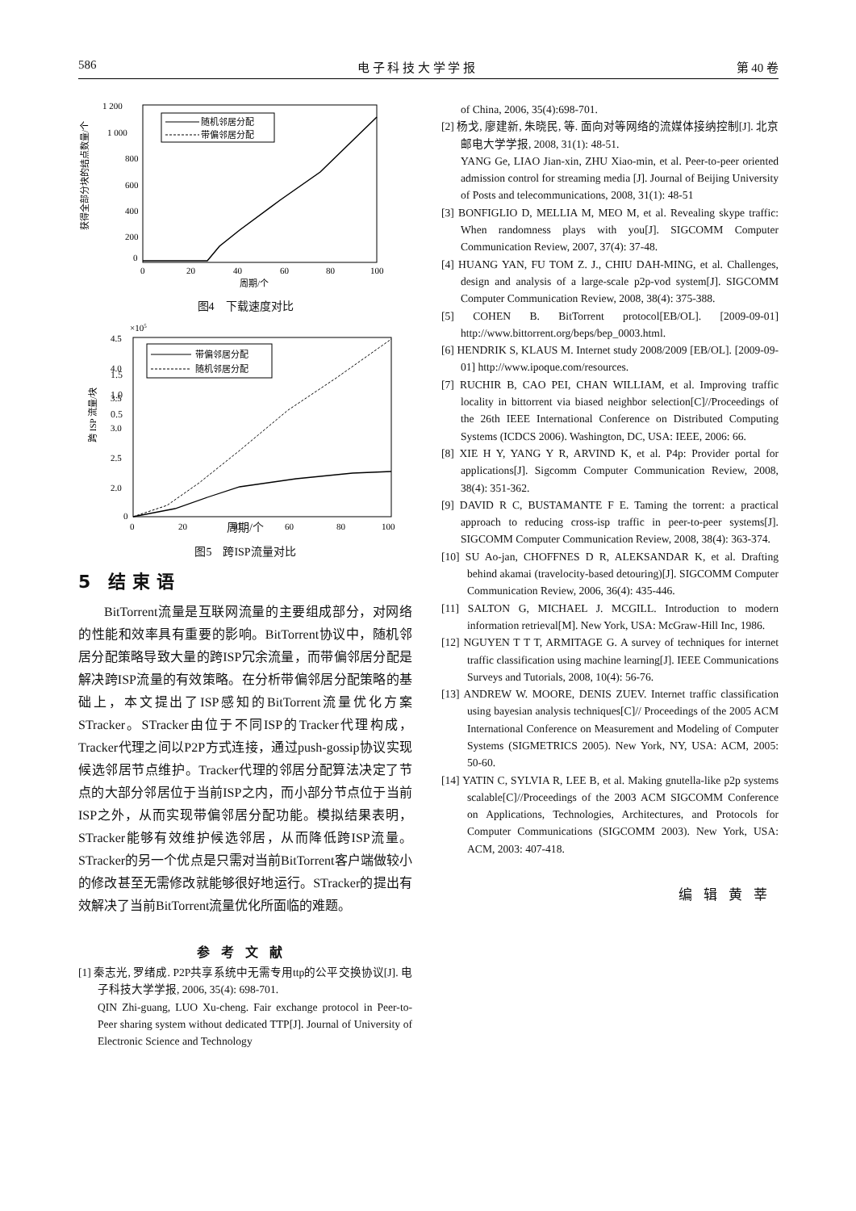586 电 子 科 技 大 学 学 报 第 40 卷
1 200
1 000
800
600
400
200
0
0
20
40
60
80
100
周期/个
获得全部分块的结点数量/个
随机邻居分配
带偏邻居分配
图4　下载速度对比
×105
4.5
4.0
3.5
3.0
2.5
2.0
.
0
0
20
40
60
80
100
跨 ISP 流量/块
带偏邻居分配
随机邻居分配
1.5
1.0
0.5
　
周期/个
图5　跨ISP流量对比
5　结 束 语
BitTorrent流量是互联网流量的主要组成部分，对网络的性能和效率具有重要的影响。BitTorrent协议中，随机邻居分配策略导致大量的跨ISP冗余流量，而带偏邻居分配是解决跨ISP流量的有效策略。在分析带偏邻居分配策略的基础上，本文提出了ISP感知的BitTorrent流量优化方案STracker。STracker由位于不同ISP的Tracker代理构成，Tracker代理之间以P2P方式连接，通过push-gossip协议实现候选邻居节点维护。Tracker代理的邻居分配算法决定了节点的大部分邻居位于当前ISP之内，而小部分节点位于当前ISP之外，从而实现带偏邻居分配功能。模拟结果表明，STracker能够有效维护候选邻居，从而降低跨ISP流量。STracker的另一个优点是只需对当前BitTorrent客户端做较小的修改甚至无需修改就能够很好地运行。STracker的提出有效解决了当前BitTorrent流量优化所面临的难题。
参考文献
[1] 秦志光, 罗绪成. P2P共享系统中无需专用ttp的公平交换协议[J]. 电子科技大学学报, 2006, 35(4): 698-701.
QIN Zhi-guang, LUO Xu-cheng. Fair exchange protocol in Peer-to-Peer sharing system without dedicated TTP[J]. Journal of University of Electronic Science and Technology
of China, 2006, 35(4):698-701.
[2] 杨戈, 廖建新, 朱晓民, 等. 面向对等网络的流媒体接纳控制[J]. 北京邮电大学学报, 2008, 31(1): 48-51.
YANG Ge, LIAO Jian-xin, ZHU Xiao-min, et al. Peer-to-peer oriented admission control for streaming media [J]. Journal of Beijing University of Posts and telecommunications, 2008, 31(1): 48-51
[3] BONFIGLIO D, MELLIA M, MEO M, et al. Revealing skype traffic: When randomness plays with you[J]. SIGCOMM Computer Communication Review, 2007, 37(4): 37-48.
[4] HUANG YAN, FU TOM Z. J., CHIU DAH-MING, et al. Challenges, design and analysis of a large-scale p2p-vod system[J]. SIGCOMM Computer Communication Review, 2008, 38(4): 375-388.
[5] COHEN B. BitTorrent protocol[EB/OL]. [2009-09-01] http://www.bittorrent.org/beps/bep_0003.html.
[6] HENDRIK S, KLAUS M. Internet study 2008/2009 [EB/OL]. [2009-09-01] http://www.ipoque.com/resources.
[7] RUCHIR B, CAO PEI, CHAN WILLIAM, et al. Improving traffic locality in bittorrent via biased neighbor selection[C]//Proceedings of the 26th IEEE International Conference on Distributed Computing Systems (ICDCS 2006). Washington, DC, USA: IEEE, 2006: 66.
[8] XIE H Y, YANG Y R, ARVIND K, et al. P4p: Provider portal for applications[J]. Sigcomm Computer Communication Review, 2008, 38(4): 351-362.
[9] DAVID R C, BUSTAMANTE F E. Taming the torrent: a practical approach to reducing cross-isp traffic in peer-to-peer systems[J]. SIGCOMM Computer Communication Review, 2008, 38(4): 363-374.
[10] SU Ao-jan, CHOFFNES D R, ALEKSANDAR K, et al. Drafting behind akamai (travelocity-based detouring)[J]. SIGCOMM Computer Communication Review, 2006, 36(4): 435-446.
[11] SALTON G, MICHAEL J. MCGILL. Introduction to modern information retrieval[M]. New York, USA: McGraw-Hill Inc, 1986.
[12] NGUYEN T T T, ARMITAGE G. A survey of techniques for internet traffic classification using machine learning[J]. IEEE Communications Surveys and Tutorials, 2008, 10(4): 56-76.
[13] ANDREW W. MOORE, DENIS ZUEV. Internet traffic classification using bayesian analysis techniques[C]// Proceedings of the 2005 ACM International Conference on Measurement and Modeling of Computer Systems (SIGMETRICS 2005). New York, NY, USA: ACM, 2005: 50-60.
[14] YATIN C, SYLVIA R, LEE B, et al. Making gnutella-like p2p systems scalable[C]//Proceedings of the 2003 ACM SIGCOMM Conference on Applications, Technologies, Architectures, and Protocols for Computer Communications (SIGCOMM 2003). New York, USA: ACM, 2003: 407-418.
编辑黄莘